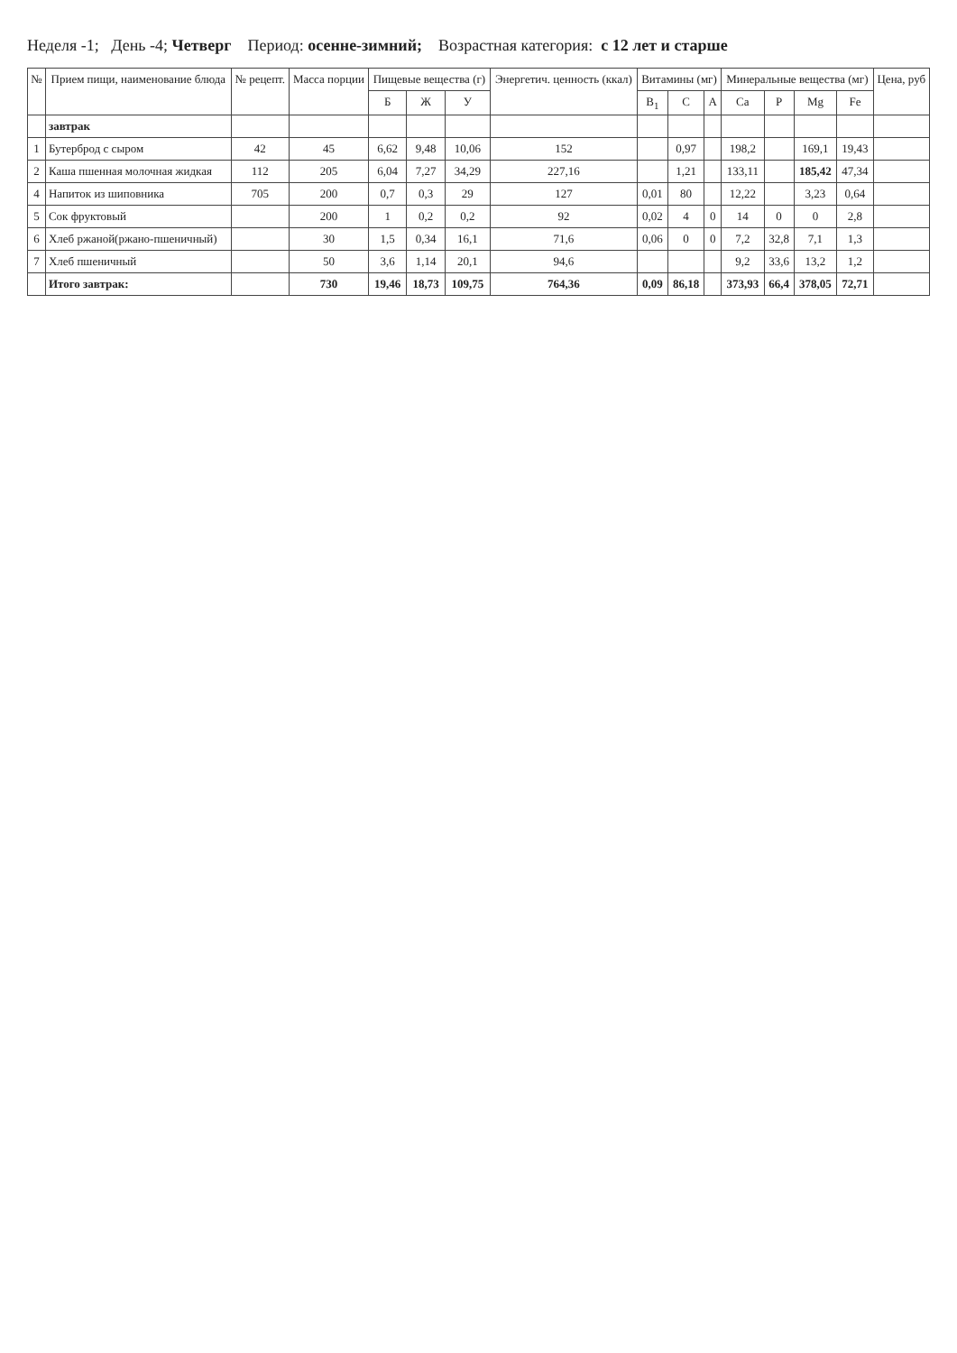Неделя -1; День -4; Четверг Период: осенне-зимний; Возрастная категория: с 12 лет и старше
| № | Прием пищи, наименование блюда | № рецепт. | Масса порции | Пищевые вещества (г) | | | Энергетич. ценность (ккал) | Витамины (мг) | | | Минеральные вещества (мг) | | | | Цена, руб |
| --- | --- | --- | --- | --- | --- | --- | --- | --- | --- | --- | --- | --- | --- | --- | --- |
| | | | | Б | Ж | У | | B<sub>1</sub> | C | A | Ca | P | Mg | Fe | |
| | завтрак | | | | | | | | | | | | | | |
| 1 | Бутерброд с сыром | 42 | 45 | 6,62 | 9,48 | 10,06 | 152 | | 0,97 | | 198,2 | | 169,1 | 19,43 | |
| 2 | Каша пшенная молочная жидкая | 112 | 205 | 6,04 | 7,27 | 34,29 | 227,16 | | 1,21 | | 133,11 | | 185,42 | 47,34 | |
| 4 | Напиток из шиповника | 705 | 200 | 0,7 | 0,3 | 29 | 127 | 0,01 | 80 | | 12,22 | | 3,23 | 0,64 | |
| 5 | Сок фруктовый | | 200 | 1 | 0,2 | 0,2 | 92 | 0,02 | 4 | 0 | 14 | 0 | 0 | 2,8 | |
| 6 | Хлеб ржаной(ржано-пшеничный) | | 30 | 1,5 | 0,34 | 16,1 | 71,6 | 0,06 | 0 | 0 | 7,2 | 32,8 | 7,1 | 1,3 | |
| 7 | Хлеб пшеничный | | 50 | 3,6 | 1,14 | 20,1 | 94,6 | | | | 9,2 | 33,6 | 13,2 | 1,2 | |
| | Итого завтрак: | | 730 | 19,46 | 18,73 | 109,75 | 764,36 | 0,09 | 86,18 | | 373,93 | 66,4 | 378,05 | 72,71 | |